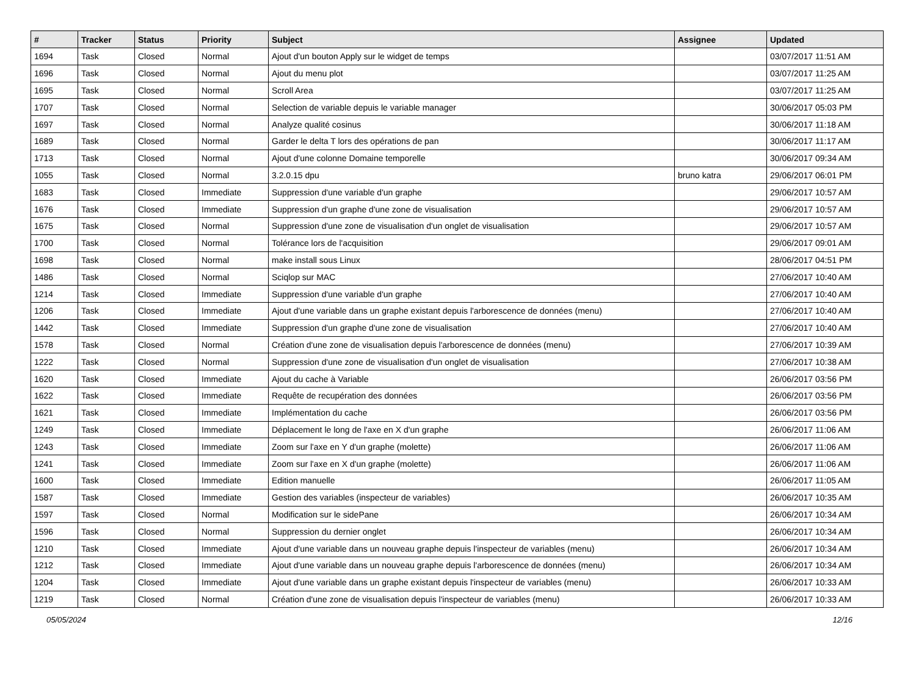| # | Tracker | Status | Priority | Subject | Assignee | Updated |
| --- | --- | --- | --- | --- | --- | --- |
| 1694 | Task | Closed | Normal | Ajout d'un bouton Apply sur le widget de temps | | 03/07/2017 11:51 AM |
| 1696 | Task | Closed | Normal | Ajout du menu plot | | 03/07/2017 11:25 AM |
| 1695 | Task | Closed | Normal | Scroll Area | | 03/07/2017 11:25 AM |
| 1707 | Task | Closed | Normal | Selection de variable depuis le variable manager | | 30/06/2017 05:03 PM |
| 1697 | Task | Closed | Normal | Analyze qualité cosinus | | 30/06/2017 11:18 AM |
| 1689 | Task | Closed | Normal | Garder le delta T lors des opérations de pan | | 30/06/2017 11:17 AM |
| 1713 | Task | Closed | Normal | Ajout d'une colonne Domaine temporelle | | 30/06/2017 09:34 AM |
| 1055 | Task | Closed | Normal | 3.2.0.15 dpu | bruno katra | 29/06/2017 06:01 PM |
| 1683 | Task | Closed | Immediate | Suppression d'une variable d'un graphe | | 29/06/2017 10:57 AM |
| 1676 | Task | Closed | Immediate | Suppression d'un graphe d'une zone de visualisation | | 29/06/2017 10:57 AM |
| 1675 | Task | Closed | Normal | Suppression d'une zone de visualisation d'un onglet de visualisation | | 29/06/2017 10:57 AM |
| 1700 | Task | Closed | Normal | Tolérance lors de l'acquisition | | 29/06/2017 09:01 AM |
| 1698 | Task | Closed | Normal | make install sous Linux | | 28/06/2017 04:51 PM |
| 1486 | Task | Closed | Normal | Sciqlop sur MAC | | 27/06/2017 10:40 AM |
| 1214 | Task | Closed | Immediate | Suppression d'une variable d'un graphe | | 27/06/2017 10:40 AM |
| 1206 | Task | Closed | Immediate | Ajout d'une variable dans un graphe existant depuis l'arborescence de données (menu) | | 27/06/2017 10:40 AM |
| 1442 | Task | Closed | Immediate | Suppression d'un graphe d'une zone de visualisation | | 27/06/2017 10:40 AM |
| 1578 | Task | Closed | Normal | Création d'une zone de visualisation depuis l'arborescence de données (menu) | | 27/06/2017 10:39 AM |
| 1222 | Task | Closed | Normal | Suppression d'une zone de visualisation d'un onglet de visualisation | | 27/06/2017 10:38 AM |
| 1620 | Task | Closed | Immediate | Ajout du cache à Variable | | 26/06/2017 03:56 PM |
| 1622 | Task | Closed | Immediate | Requête de recupération des données | | 26/06/2017 03:56 PM |
| 1621 | Task | Closed | Immediate | Implémentation du cache | | 26/06/2017 03:56 PM |
| 1249 | Task | Closed | Immediate | Déplacement le long de l'axe en X d'un graphe | | 26/06/2017 11:06 AM |
| 1243 | Task | Closed | Immediate | Zoom sur l'axe en Y d'un graphe (molette) | | 26/06/2017 11:06 AM |
| 1241 | Task | Closed | Immediate | Zoom sur l'axe en X d'un graphe (molette) | | 26/06/2017 11:06 AM |
| 1600 | Task | Closed | Immediate | Edition manuelle | | 26/06/2017 11:05 AM |
| 1587 | Task | Closed | Immediate | Gestion des variables (inspecteur de variables) | | 26/06/2017 10:35 AM |
| 1597 | Task | Closed | Normal | Modification sur le sidePane | | 26/06/2017 10:34 AM |
| 1596 | Task | Closed | Normal | Suppression du dernier onglet | | 26/06/2017 10:34 AM |
| 1210 | Task | Closed | Immediate | Ajout d'une variable dans un nouveau graphe depuis l'inspecteur de variables (menu) | | 26/06/2017 10:34 AM |
| 1212 | Task | Closed | Immediate | Ajout d'une variable dans un nouveau graphe depuis l'arborescence de données (menu) | | 26/06/2017 10:34 AM |
| 1204 | Task | Closed | Immediate | Ajout d'une variable dans un graphe existant depuis l'inspecteur de variables (menu) | | 26/06/2017 10:33 AM |
| 1219 | Task | Closed | Normal | Création d'une zone de visualisation depuis l'inspecteur de variables (menu) | | 26/06/2017 10:33 AM |
05/05/2024 12/16